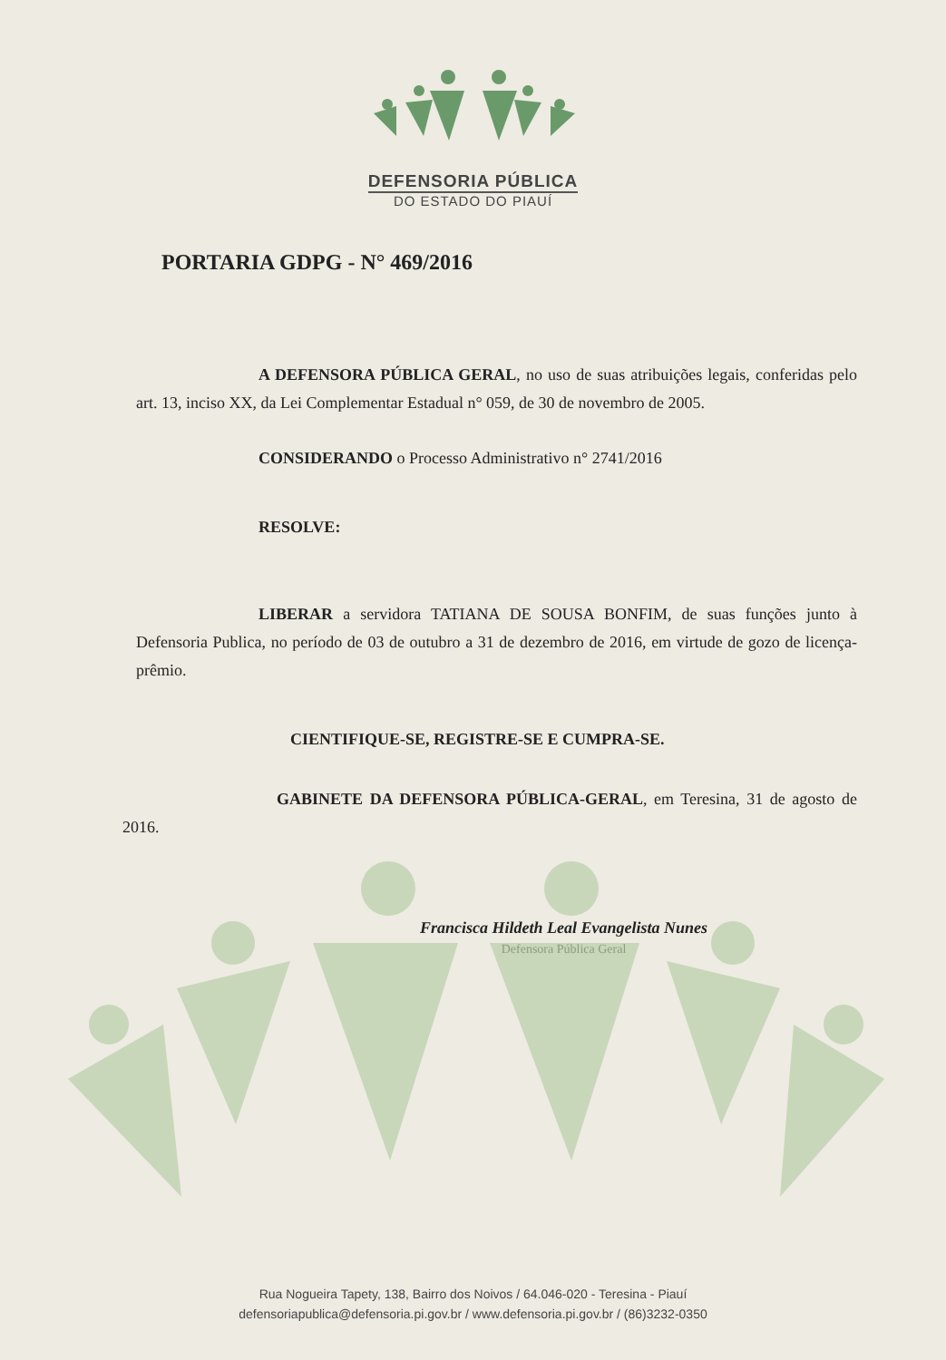DEFENSORIA PÚBLICA
DO ESTADO DO PIAUÍ
PORTARIA GDPG - N° 469/2016
A DEFENSORA PÚBLICA GERAL, no uso de suas atribuições legais, conferidas pelo art. 13, inciso XX, da Lei Complementar Estadual n° 059, de 30 de novembro de 2005.
CONSIDERANDO o Processo Administrativo n° 2741/2016
RESOLVE:
LIBERAR a servidora TATIANA DE SOUSA BONFIM, de suas funções junto à Defensoria Publica, no período de 03 de outubro a 31 de dezembro de 2016, em virtude de gozo de licença-prêmio.
CIENTIFIQUE-SE, REGISTRE-SE E CUMPRA-SE.
GABINETE DA DEFENSORA PÚBLICA-GERAL, em Teresina, 31 de agosto de 2016.
Francisca Hildeth Leal Evangelista Nunes
Defensora Pública Geral
Rua Nogueira Tapety, 138, Bairro dos Noivos / 64.046-020 - Teresina - Piauí
defensoriapublica@defensoria.pi.gov.br / www.defensoria.pi.gov.br / (86)3232-0350